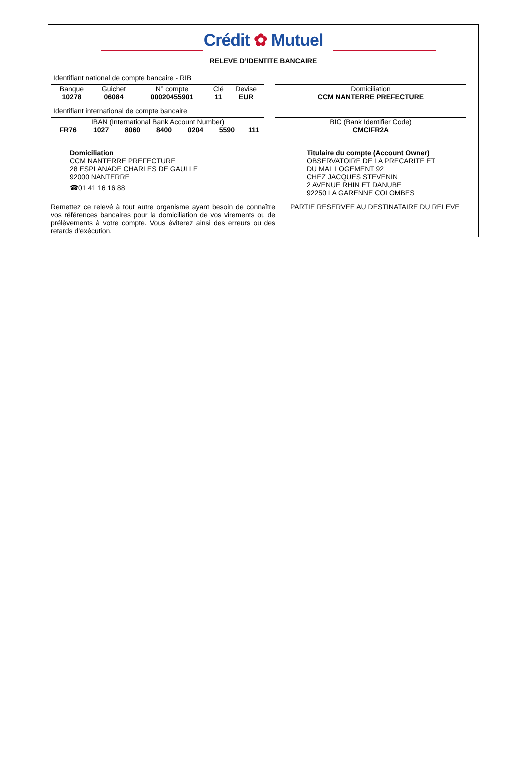Crédit ✿ Mutuel
RELEVE D’IDENTITE BANCAIRE
Identifiant national de compte bancaire - RIB
| Banque | Guichet | N° compte | Clé | Devise |
| 10278 | 06084 | 00020455901 | 11 | EUR |
| Domiciliation |
| CCM NANTERRE PREFECTURE |
Identifiant international de compte bancaire
| IBAN (International Bank Account Number) | | | | | | |
| FR76 | 1027 | 8060 | 8400 | 0204 | 5590 | 111 |
| BIC (Bank Identifier Code) |
| CMCIFR2A |
Domiciliation
CCM NANTERRE PREFECTURE
28 ESPLANADE CHARLES DE GAULLE
92000 NANTERRE
☎01 41 16 16 88
Titulaire du compte (Account Owner)
OBSERVATOIRE DE LA PRECARITE ET
DU MAL LOGEMENT 92
CHEZ JACQUES STEVENIN
2 AVENUE RHIN ET DANUBE
92250 LA GARENNE COLOMBES
Remettez ce relevé à tout autre organisme ayant besoin de connaître vos références bancaires pour la domiciliation de vos virements ou de prélèvements à votre compte. Vous éviterez ainsi des erreurs ou des retards d’exécution.
PARTIE RESERVEE AU DESTINATAIRE DU RELEVE